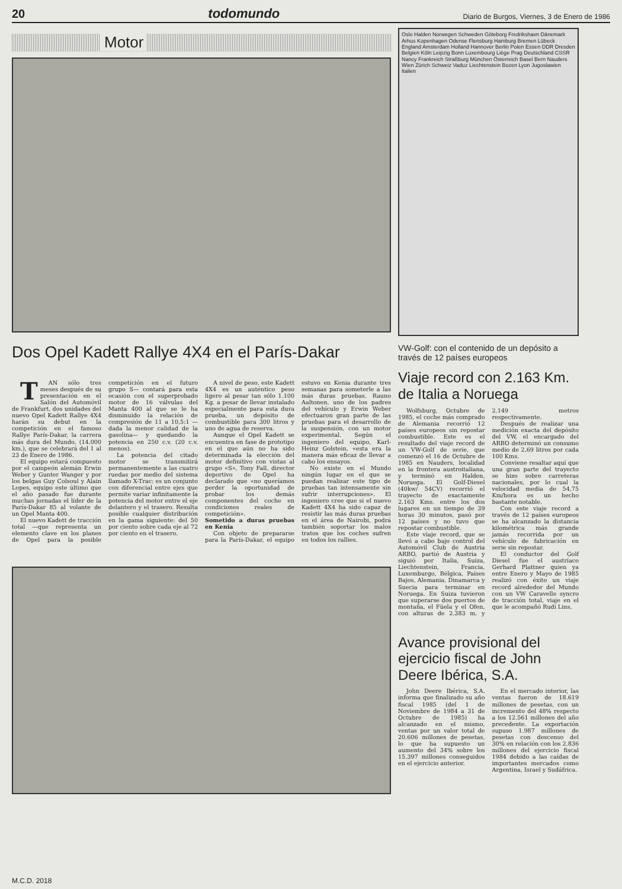20 todomundo Diario de Burgos, Viernes, 3 de Enero de 1986
Motor
Dos Opel Kadett Rallye 4X4 en el París-Dakar
TAN sólo tres meses después de su presentación en el Salón del Automóvil de Frankfurt, dos unidades del nuevo Opel Kadett Rallye 4X4 harán su debut en la competición en el famoso Rallye París-Dakar, la carrera más dura del Mundo, (14.000 km.), que se celebrará del 1 al 23 de Enero de 1986.
El equipo estará compuesto por el campeón alemán Erwin Weber y Gunter Wanger y por los belgas Guy Colsoul y Alain Lopes, equipo este último que el año pasado fue durante muchas jornadas el líder de la París-Dakar 85 al volante de un Opel Manta 400.
El nuevo Kadett de tracción total —que representa un elemento clave en los planes de Opel para la posible competición en el futuro grupo S— contará para esta ocasión con el superprobado motor de 16 válvulas del Manta 400 al que se le ha disminuido la relación de compresión de 11 a 10,5:1 —dada la menor calidad de la gasolina— y quedando la potencia en 250 c.v. (20 c.v. menos).
La potencia del citado motor se transmitirá permanentemente a las cuatro ruedas por medio del sistema llamado X-Trac: es un conjunto con diferencial entre ejes que permite variar infinitamente la potencia del motor entre el eje delantero y el trasero. Resulta posible cualquier distribución en la gama siguiente: del 50 por ciento sobre cada eje al 72 por ciento en el trasero.
A nivel de peso, este Kadett 4X4 es un auténtico peso ligero al pesar tan sólo 1.100 Kg. a pesar de llevar instalado especialmente para esta dura prueba, un depósito de combustible para 300 litros y uno de agua de reserva.
Aunque el Opel Kadett se encuentra en fase de prototipo en el que aún no ha sido determinada la elección del motor definitivo con vistas al grupo «S», Tony Fall, director deportivo de Opel ha declarado que «no queríamos perder la oportunidad de probar los demás componentes del coche en condiciones reales de competición».
Sometido a duras pruebas en Kenia
Con objeto de prepararse para la París-Dakar, el equipo estuvo en Kenia durante tres semanas para someterle a las más duras pruebas. Rauno Aaltonen, uno de los padres del vehículo y Erwin Weber efectuaron gran parte de las pruebas para el desarrollo de la suspensión, con un motor experimental. Según el ingeniero del equipo, Karl-Heinz Golstein, «esta era la manera más eficaz de llevar a cabo los ensayos.
No existe en el Mundo ningún lugar en el que se puedan realizar este tipo de pruebas tan intensamente sin sufrir interrupciones». El ingeniero cree que si el nuevo Kadett 4X4 ha sido capaz de resistir las más duras pruebas en el área de Nairobi, podrá también soportar los malos tratos que los coches sufren en todos los rallies.
Oslo Halden Norwegen Schweden Göteborg Fredrikshavn Dänemark Arhus Kopenhagen Odense Flensburg Hamburg Bremen Lübeck England Amsterdam Holland Hannover Berlin Polen Essen DDR Dresden Belgien Köln Leipzig Bonn Luxembourg Liège Prag Deutschland CSSR Nancy Frankreich Straßburg München Österreich Basel Bern Nauders Wien Zürich Schweiz Vaduz Liechtenstein Bozen Lyon Jugoslawien Italien
VW-Golf: con el contenido de un depósito a través de 12 países europeos
Viaje record con 2.163 Km. de Italia a Noruega
Wolfsburg, Octubre de 1985, el coche más comprado de Alemania recorrió 12 países europeos sin repostar combustible. Este es el resultado del viaje record de un VW-Golf de serie, que comenzó el 16 de Octubre de 1985 en Nauders, localidad en la frontera austroitaliana, y terminó en Halden, Noruega. El Golf-Diesel (40kw/ 54CV) recorrió el trayecto de exactamente 2.163 Kms. entre los dos lugares en un tiempo de 39 horas 30 minutos, pasó por 12 países y no tuvo que repostar combustible.
Este viaje record, que se llevó a cabo bajo control del Automóvil Club de Austria ARBO, partió de Austria y siguió por Italia, Suiza, Liechtenstein, Francia, Luxemburgo, Bélgica, Países Bajos, Alemania, Dinamarca y Suecia para terminar en Noruega. En Suiza tuvieron que superarse dos puertos de montaña, el Füela y el Ofen, con alturas de 2.383 m. y 2.149 metros respectivamente.
Después de realizar una medición exacta del depósito del VW, el encargado del ARBO determinó un consumo medio de 2,69 litros por cada 100 Kms.
Conviene resaltar aquí que una gran parte del trayecto se hizo sobre carreteras nacionales, por lo cual la velocidad media de 54,75 Km/hora es un hecho bastante notable.
Con este viaje record a través de 12 países europeos se ha alcanzado la distancia kilométrica más grande jamás recorrida por un vehículo de fabricación en serie sin repostar.
El conductor del Golf Diesel fue el austríaco Gerhard Plattner quien ya entre Enero y Mayo de 1985 realizó con éxito un viaje record alrededor del Mundo con un VW Caravelle syncro de tracción total, viaje en el que le acompañó Rudi Lins.
Avance provisional del ejercicio fiscal de John Deere Ibérica, S.A.
John Deere Ibérica, S.A. informa que finalizado su año fiscal 1985 (del 1 de Noviembre de 1984 a 31 de Octubre de 1985) ha alcanzado en el mismo, ventas por un valor total de 20.606 millones de pesetas, lo que ha supuesto un aumento del 34% sobre los 15.397 millones conseguidos en el ejercicio anterior.
En el mercado interior, las ventas fueron de 18.619 millones de pesetas, con un incremento del 48% respecto a los 12.561 millones del año precedente. La exportación supuso 1.987 millones de pesetas con descenso del 30% en relación con los 2.836 millones del ejercicio fiscal 1984 debido a las caídas de importantes mercados como Argentina, Israel y Sudáfrica.
M.C.D. 2018